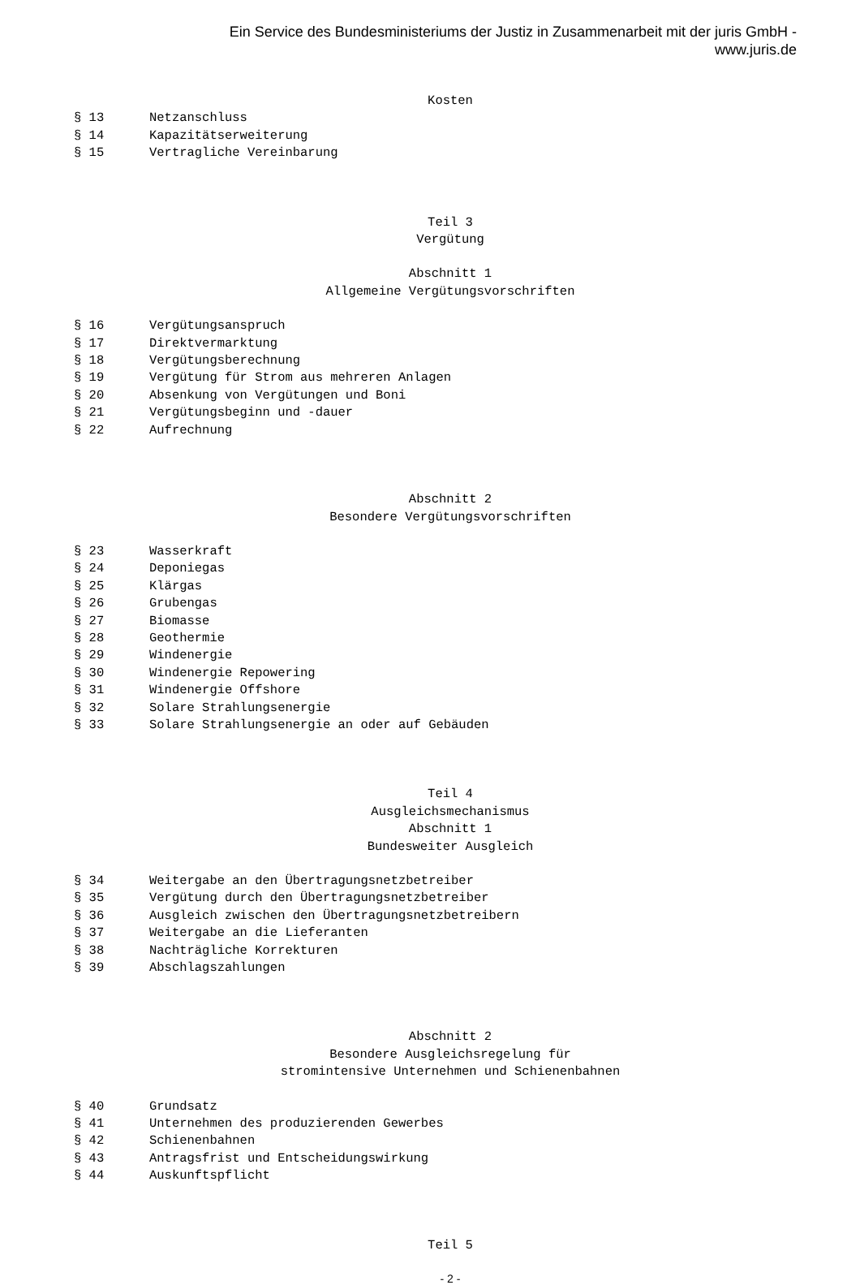Ein Service des Bundesministeriums der Justiz in Zusammenarbeit mit der juris GmbH -
www.juris.de
Kosten
§ 13 Netzanschluss
§ 14 Kapazitätserweiterung
§ 15 Vertragliche Vereinbarung
Teil 3
Vergütung
Abschnitt 1
Allgemeine Vergütungsvorschriften
§ 16 Vergütungsanspruch
§ 17 Direktvermarktung
§ 18 Vergütungsberechnung
§ 19 Vergütung für Strom aus mehreren Anlagen
§ 20 Absenkung von Vergütungen und Boni
§ 21 Vergütungsbeginn und -dauer
§ 22 Aufrechnung
Abschnitt 2
Besondere Vergütungsvorschriften
§ 23 Wasserkraft
§ 24 Deponiegas
§ 25 Klärgas
§ 26 Grubengas
§ 27 Biomasse
§ 28 Geothermie
§ 29 Windenergie
§ 30 Windenergie Repowering
§ 31 Windenergie Offshore
§ 32 Solare Strahlungsenergie
§ 33 Solare Strahlungsenergie an oder auf Gebäuden
Teil 4
Ausgleichsmechanismus
Abschnitt 1
Bundesweiter Ausgleich
§ 34 Weitergabe an den Übertragungsnetzbetreiber
§ 35 Vergütung durch den Übertragungsnetzbetreiber
§ 36 Ausgleich zwischen den Übertragungsnetzbetreibern
§ 37 Weitergabe an die Lieferanten
§ 38 Nachträgliche Korrekturen
§ 39 Abschlagszahlungen
Abschnitt 2
Besondere Ausgleichsregelung für
stromintensive Unternehmen und Schienenbahnen
§ 40 Grundsatz
§ 41 Unternehmen des produzierenden Gewerbes
§ 42 Schienenbahnen
§ 43 Antragsfrist und Entscheidungswirkung
§ 44 Auskunftspflicht
Teil 5
- 2 -